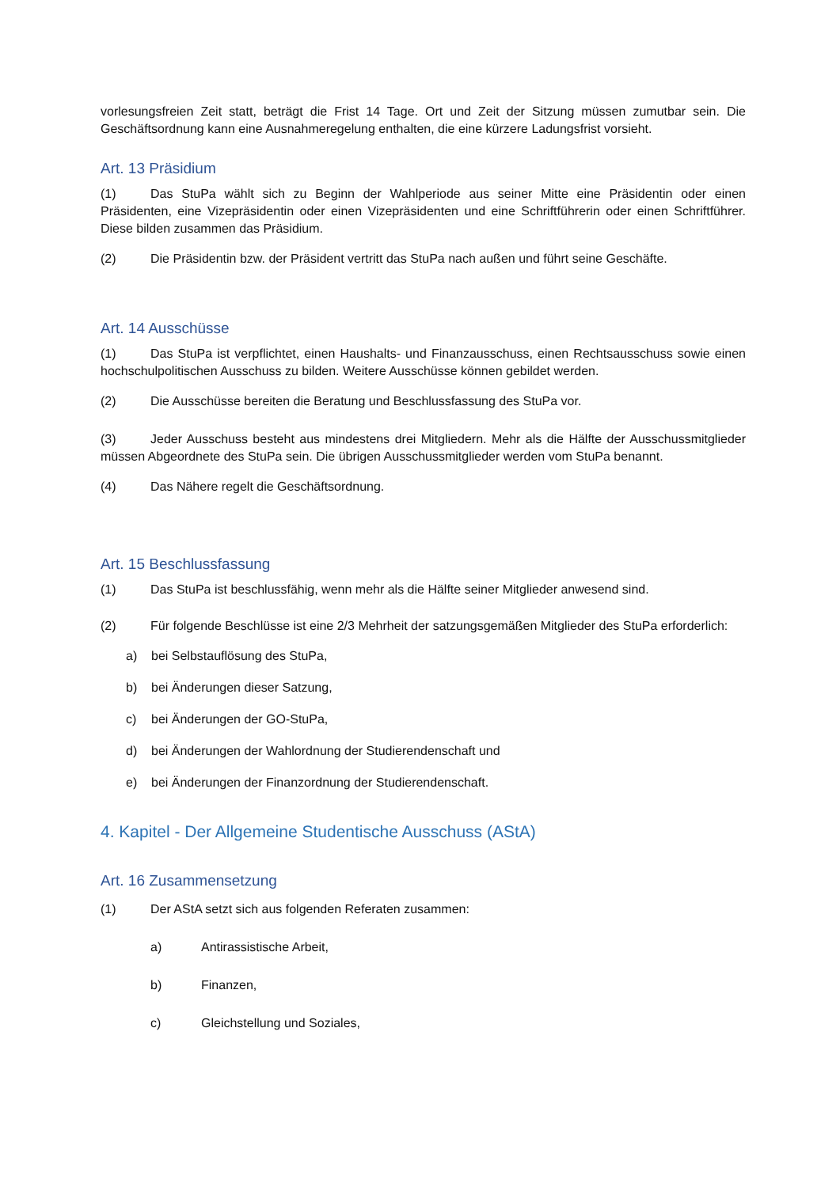vorlesungsfreien Zeit statt, beträgt die Frist 14 Tage. Ort und Zeit der Sitzung müssen zumutbar sein. Die Geschäftsordnung kann eine Ausnahmeregelung enthalten, die eine kürzere Ladungsfrist vorsieht.
Art. 13 Präsidium
(1) Das StuPa wählt sich zu Beginn der Wahlperiode aus seiner Mitte eine Präsidentin oder einen Präsidenten, eine Vizepräsidentin oder einen Vizepräsidenten und eine Schriftführerin oder einen Schriftführer. Diese bilden zusammen das Präsidium.
(2) Die Präsidentin bzw. der Präsident vertritt das StuPa nach außen und führt seine Geschäfte.
Art. 14 Ausschüsse
(1) Das StuPa ist verpflichtet, einen Haushalts- und Finanzausschuss, einen Rechtsausschuss sowie einen hochschulpolitischen Ausschuss zu bilden. Weitere Ausschüsse können gebildet werden.
(2) Die Ausschüsse bereiten die Beratung und Beschlussfassung des StuPa vor.
(3) Jeder Ausschuss besteht aus mindestens drei Mitgliedern. Mehr als die Hälfte der Ausschussmitglieder müssen Abgeordnete des StuPa sein. Die übrigen Ausschussmitglieder werden vom StuPa benannt.
(4) Das Nähere regelt die Geschäftsordnung.
Art. 15 Beschlussfassung
(1) Das StuPa ist beschlussfähig, wenn mehr als die Hälfte seiner Mitglieder anwesend sind.
(2) Für folgende Beschlüsse ist eine 2/3 Mehrheit der satzungsgemäßen Mitglieder des StuPa erforderlich:
a) bei Selbstauflösung des StuPa,
b) bei Änderungen dieser Satzung,
c) bei Änderungen der GO-StuPa,
d) bei Änderungen der Wahlordnung der Studierendenschaft und
e) bei Änderungen der Finanzordnung der Studierendenschaft.
4. Kapitel - Der Allgemeine Studentische Ausschuss (AStA)
Art. 16 Zusammensetzung
(1) Der AStA setzt sich aus folgenden Referaten zusammen:
a) Antirassistische Arbeit,
b) Finanzen,
c) Gleichstellung und Soziales,